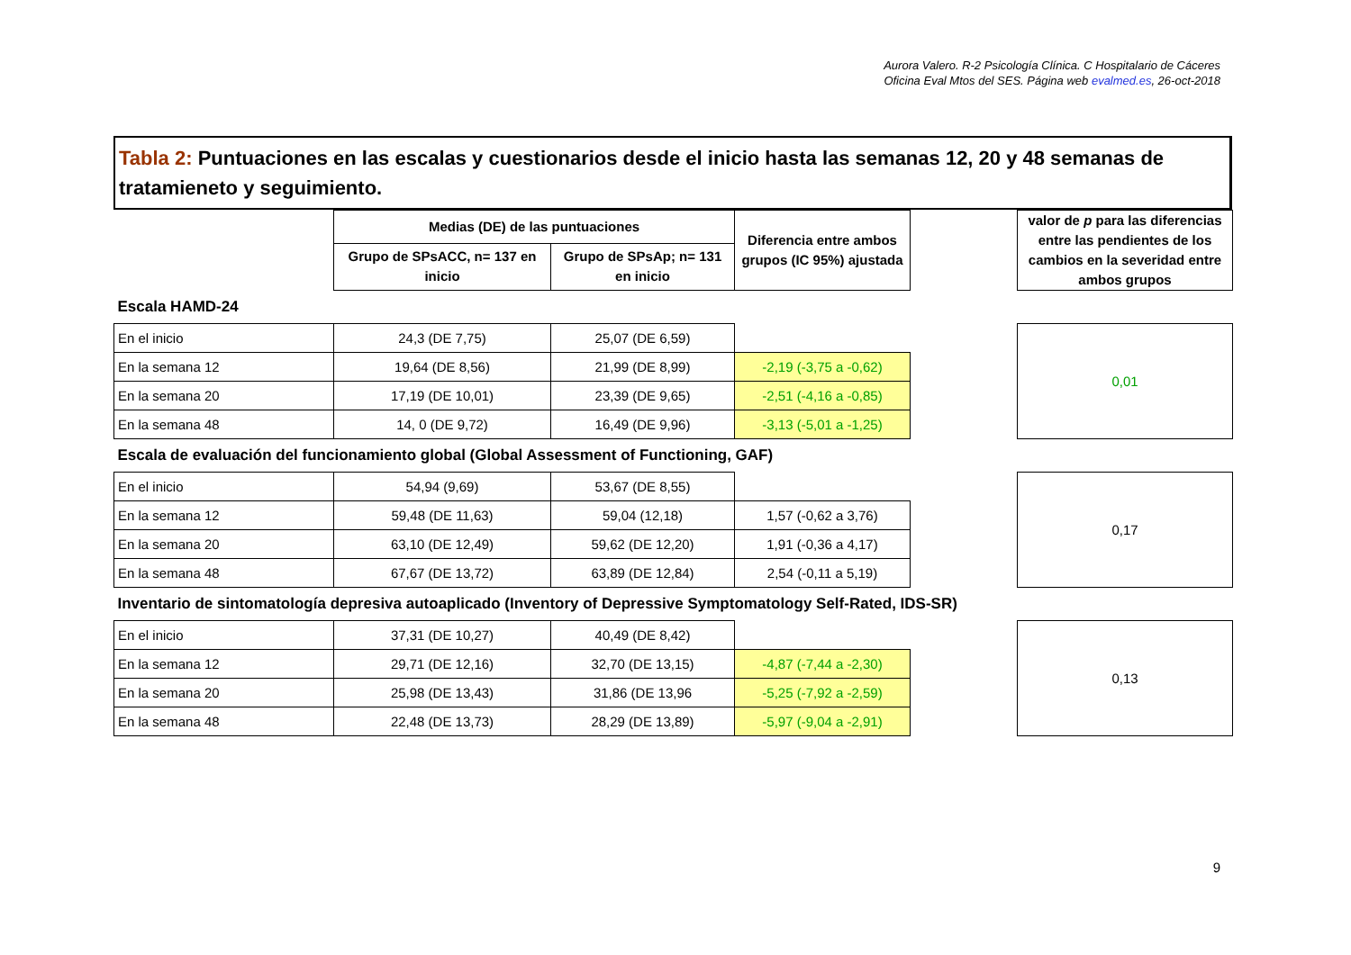Aurora Valero. R-2 Psicología Clínica. C Hospitalario de Cáceres
Oficina Eval Mtos del SES. Página web evalmed.es, 26-oct-2018
Tabla 2: Puntuaciones en las escalas y cuestionarios desde el inicio hasta las semanas 12, 20 y 48 semanas de tratamieneto y seguimiento.
| | Medias (DE) de las puntuaciones | | Diferencia entre ambos grupos (IC 95%) ajustada | | valor de p para las diferencias entre las pendientes de los cambios en la severidad entre ambos grupos |
| --- | --- | --- | --- | --- | --- |
| | Grupo de SPsACC, n= 137 en inicio | Grupo de SPsAp; n= 131 en inicio | | | |
| Escala HAMD-24 | | | | | |
| En el inicio | 24,3 (DE 7,75) | 25,07 (DE 6,59) | | | 0,01 |
| En la semana 12 | 19,64 (DE 8,56) | 21,99 (DE 8,99) | -2,19 (-3,75 a -0,62) | | |
| En la semana 20 | 17,19 (DE 10,01) | 23,39 (DE 9,65) | -2,51 (-4,16 a -0,85) | | |
| En la semana 48 | 14, 0 (DE 9,72) | 16,49 (DE 9,96) | -3,13 (-5,01 a -1,25) | | |
| Escala de evaluación del funcionamiento global (Global Assessment of Functioning, GAF) | | | | | |
| En el inicio | 54,94 (9,69) | 53,67 (DE 8,55) | | | 0,17 |
| En la semana 12 | 59,48 (DE 11,63) | 59,04 (12,18) | 1,57 (-0,62 a 3,76) | | |
| En la semana 20 | 63,10 (DE 12,49) | 59,62 (DE 12,20) | 1,91 (-0,36 a 4,17) | | |
| En la semana 48 | 67,67 (DE 13,72) | 63,89 (DE 12,84) | 2,54 (-0,11 a 5,19) | | |
| Inventario de sintomatología depresiva autoaplicado (Inventory of Depressive Symptomatology Self-Rated, IDS-SR) | | | | | |
| En el inicio | 37,31 (DE 10,27) | 40,49 (DE 8,42) | | | 0,13 |
| En la semana 12 | 29,71 (DE 12,16) | 32,70 (DE 13,15) | -4,87 (-7,44 a -2,30) | | |
| En la semana 20 | 25,98 (DE 13,43) | 31,86 (DE 13,96 | -5,25 (-7,92 a -2,59) | | |
| En la semana 48 | 22,48 (DE 13,73) | 28,29 (DE 13,89) | -5,97 (-9,04 a -2,91) | | |
9